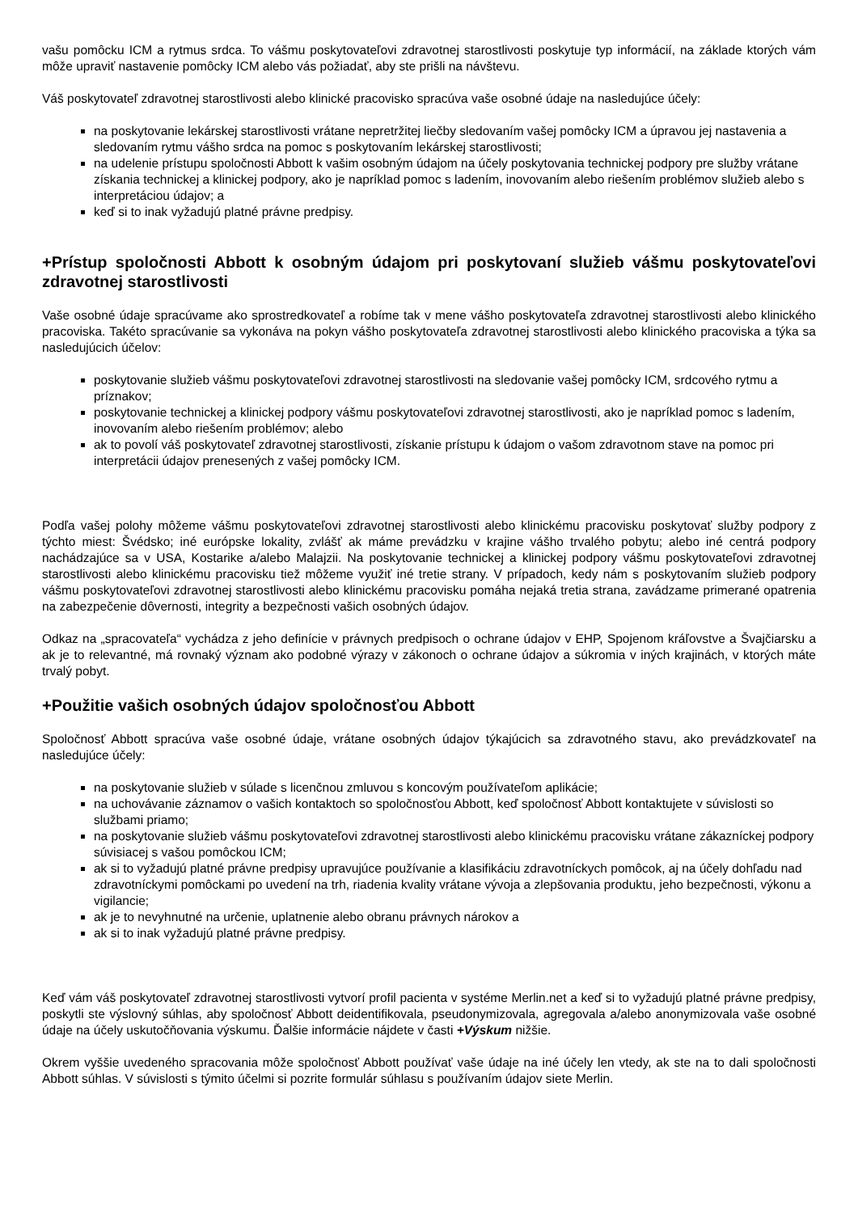vašu pomôcku ICM a rytmus srdca. To vášmu poskytovateľovi zdravotnej starostlivosti poskytuje typ informácií, na základe ktorých vám môže upraviť nastavenie pomôcky ICM alebo vás požiadať, aby ste prišli na návštevu.
Váš poskytovateľ zdravotnej starostlivosti alebo klinické pracovisko spracúva vaše osobné údaje na nasledujúce účely:
na poskytovanie lekárskej starostlivosti vrátane nepretržitej liečby sledovaním vašej pomôcky ICM a úpravou jej nastavenia a sledovaním rytmu vášho srdca na pomoc s poskytovaním lekárskej starostlivosti;
na udelenie prístupu spoločnosti Abbott k vašim osobným údajom na účely poskytovania technickej podpory pre služby vrátane získania technickej a klinickej podpory, ako je napríklad pomoc s ladením, inovovaním alebo riešením problémov služieb alebo s interpretáciou údajov; a
keď si to inak vyžadujú platné právne predpisy.
+Prístup spoločnosti Abbott k osobným údajom pri poskytovaní služieb vášmu poskytovateľovi zdravotnej starostlivosti
Vaše osobné údaje spracúvame ako sprostredkovateľ a robíme tak v mene vášho poskytovateľa zdravotnej starostlivosti alebo klinického pracoviska. Takéto spracúvanie sa vykonáva na pokyn vášho poskytovateľa zdravotnej starostlivosti alebo klinického pracoviska a týka sa nasledujúcich účelov:
poskytovanie služieb vášmu poskytovateľovi zdravotnej starostlivosti na sledovanie vašej pomôcky ICM, srdcového rytmu a príznakov;
poskytovanie technickej a klinickej podpory vášmu poskytovateľovi zdravotnej starostlivosti, ako je napríklad pomoc s ladením, inovovaním alebo riešením problémov; alebo
ak to povolí váš poskytovateľ zdravotnej starostlivosti, získanie prístupu k údajom o vašom zdravotnom stave na pomoc pri interpretácii údajov prenesených z vašej pomôcky ICM.
Podľa vašej polohy môžeme vášmu poskytovateľovi zdravotnej starostlivosti alebo klinickému pracovisku poskytovať služby podpory z týchto miest: Švédsko; iné európske lokality, zvlášť ak máme prevádzku v krajine vášho trvalého pobytu; alebo iné centrá podpory nachádzajúce sa v USA, Kostarike a/alebo Malajzii. Na poskytovanie technickej a klinickej podpory vášmu poskytovateľovi zdravotnej starostlivosti alebo klinickému pracovisku tiež môžeme využiť iné tretie strany. V prípadoch, kedy nám s poskytovaním služieb podpory vášmu poskytovateľovi zdravotnej starostlivosti alebo klinickému pracovisku pomáha nejaká tretia strana, zavádzame primerané opatrenia na zabezpečenie dôvernosti, integrity a bezpečnosti vašich osobných údajov.
Odkaz na „spracovateľa“ vychádza z jeho definície v právnych predpisoch o ochrane údajov v EHP, Spojenom kráľovstve a Švajčiarsku a ak je to relevantné, má rovnaký význam ako podobné výrazy v zákonoch o ochrane údajov a súkromia v iných krajinách, v ktorých máte trvalý pobyt.
+Použitie vašich osobných údajov spoločnosťou Abbott
Spoločnosť Abbott spracúva vaše osobné údaje, vrátane osobných údajov týkajúcich sa zdravotného stavu, ako prevádzkovateľ na nasledujúce účely:
na poskytovanie služieb v súlade s licenčnou zmluvou s koncovým používateľom aplikácie;
na uchovávanie záznamov o vašich kontaktoch so spoločnosťou Abbott, keď spoločnosť Abbott kontaktujete v súvislosti so službami priamo;
na poskytovanie služieb vášmu poskytovateľovi zdravotnej starostlivosti alebo klinickému pracovisku vrátane zákazníckej podpory súvisiacej s vašou pomôckou ICM;
ak si to vyžadujú platné právne predpisy upravujúce používanie a klasifikáciu zdravotníckych pomôcok, aj na účely dohľadu nad zdravotníckymi pomôckami po uvedení na trh, riadenia kvality vrátane vývoja a zlepšovania produktu, jeho bezpečnosti, výkonu a vigilancie;
ak je to nevyhnutné na určenie, uplatnenie alebo obranu právnych nárokov a
ak si to inak vyžadujú platné právne predpisy.
Keď vám váš poskytovateľ zdravotnej starostlivosti vytvorí profil pacienta v systéme Merlin.net a keď si to vyžadujú platné právne predpisy, poskytli ste výslovný súhlas, aby spoločnosť Abbott deidentifikovala, pseudonymizovala, agregovala a/alebo anonymizovala vaše osobné údaje na účely uskutočňovania výskumu. Ďalšie informácie nájdete v časti +Výskum nižšie.
Okrem vyššie uvedeného spracovania môže spoločnosť Abbott používať vaše údaje na iné účely len vtedy, ak ste na to dali spoločnosti Abbott súhlas. V súvislosti s týmito účelmi si pozrite formulár súhlasu s používaním údajov siete Merlin.